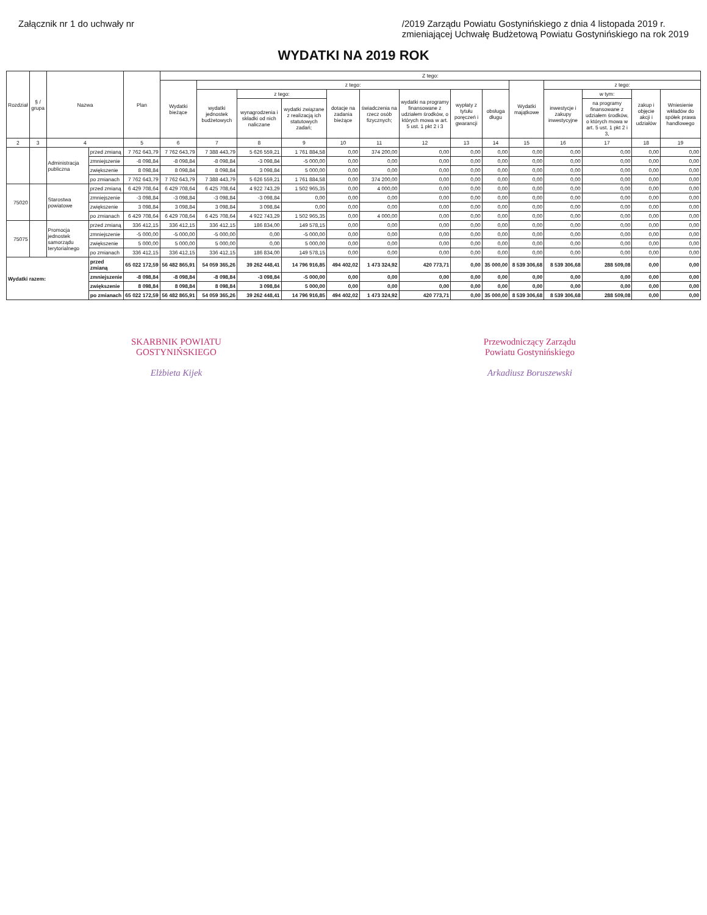Załącznik nr 1 do uchwały nr /2019 Zarządu Powiatu Gostynińskiego z dnia 4 listopada 2019 r.
zmieniającej Uchwałę Budżetową Powiatu Gostynińskiego na rok 2019
WYDATKI NA 2019 ROK
| Rozdział | § / grupa | Nazwa | | Plan | Z tego: | | | | | | | | | | | | | |
| --- | --- | --- | --- | --- | --- | --- | --- | --- | --- | --- | --- | --- | --- | --- | --- | --- | --- | --- |
| | | | | | Wydatki bieżące | z tego: | | | | | | | | Wydatki majątkowe | z tego: | | | |
| | | | | | | wydatki jednostek budżetowych | z tego: | | dotacje na zadania bieżące | świadczenia na rzecz osób fizycznych; | wydatki na programy finansowane z udziałem środków, o których mowa w art. 5 ust. 1 pkt 2 i 3 | wypłaty z tytułu poręczeń i gwarancji | obsługa długu | | inwestycje i zakupy inwestycyjne | w tym: | zakup i objęcie akcji i udziałów | Wniesienie wkładów do spółek prawa handlowego |
| | | | | | | | wynagrodzenia i składki od nich naliczane | wydatki związane z realizacją ich statutowych zadań; | | | | | | | | na programy finansowane z udziałem środków, o których mowa w art. 5 ust. 1 pkt 2 i 3, | | |
| 2 | 3 | 4 | | 5 | 6 | 7 | 8 | 9 | 10 | 11 | 12 | 13 | 14 | 15 | 16 | 17 | 18 | 19 |
| | | Administracja publiczna | przed zmianą | 7 762 643,79 | 7 762 643,79 | 7 388 443,79 | 5 626 559,21 | 1 761 884,58 | 0,00 | 374 200,00 | 0,00 | 0,00 | 0,00 | 0,00 | 0,00 | 0,00 | 0,00 | 0,00 |
| | | | zmniejszenie | -8 098,84 | -8 098,84 | -8 098,84 | -3 098,84 | -5 000,00 | 0,00 | 0,00 | 0,00 | 0,00 | 0,00 | 0,00 | 0,00 | 0,00 | 0,00 | 0,00 |
| | | | zwiększenie | 8 098,84 | 8 098,84 | 8 098,84 | 3 098,84 | 5 000,00 | 0,00 | 0,00 | 0,00 | 0,00 | 0,00 | 0,00 | 0,00 | 0,00 | 0,00 | 0,00 |
| | | | po zmianach | 7 762 643,79 | 7 762 643,79 | 7 388 443,79 | 5 626 559,21 | 1 761 884,58 | 0,00 | 374 200,00 | 0,00 | 0,00 | 0,00 | 0,00 | 0,00 | 0,00 | 0,00 | 0,00 |
| 75020 | | Starostwa powiatowe | przed zmianą | 6 429 708,64 | 6 429 708,64 | 6 425 708,64 | 4 922 743,29 | 1 502 965,35 | 0,00 | 4 000,00 | 0,00 | 0,00 | 0,00 | 0,00 | 0,00 | 0,00 | 0,00 | 0,00 |
| | | | zmniejszenie | -3 098,84 | -3 098,84 | -3 098,84 | -3 098,84 | 0,00 | 0,00 | 0,00 | 0,00 | 0,00 | 0,00 | 0,00 | 0,00 | 0,00 | 0,00 | 0,00 |
| | | | zwiększenie | 3 098,84 | 3 098,84 | 3 098,84 | 3 098,84 | 0,00 | 0,00 | 0,00 | 0,00 | 0,00 | 0,00 | 0,00 | 0,00 | 0,00 | 0,00 | 0,00 |
| | | | po zmianach | 6 429 708,64 | 6 429 708,64 | 6 425 708,64 | 4 922 743,29 | 1 502 965,35 | 0,00 | 4 000,00 | 0,00 | 0,00 | 0,00 | 0,00 | 0,00 | 0,00 | 0,00 | 0,00 |
| 75075 | | Promocja jednostek samorządu terytorialnego | przed zmianą | 336 412,15 | 336 412,15 | 336 412,15 | 186 834,00 | 149 578,15 | 0,00 | 0,00 | 0,00 | 0,00 | 0,00 | 0,00 | 0,00 | 0,00 | 0,00 | 0,00 |
| | | | zmniejszenie | -5 000,00 | -5 000,00 | -5 000,00 | 0,00 | -5 000,00 | 0,00 | 0,00 | 0,00 | 0,00 | 0,00 | 0,00 | 0,00 | 0,00 | 0,00 | 0,00 |
| | | | zwiększenie | 5 000,00 | 5 000,00 | 5 000,00 | 0,00 | 5 000,00 | 0,00 | 0,00 | 0,00 | 0,00 | 0,00 | 0,00 | 0,00 | 0,00 | 0,00 | 0,00 |
| | | | po zmianach | 336 412,15 | 336 412,15 | 336 412,15 | 186 834,00 | 149 578,15 | 0,00 | 0,00 | 0,00 | 0,00 | 0,00 | 0,00 | 0,00 | 0,00 | 0,00 | 0,00 |
| Wydatki razem: | | | przed zmianą | 65 022 172,59 | 56 482 865,91 | 54 059 365,26 | 39 262 448,41 | 14 796 916,85 | 494 402,02 | 1 473 324,92 | 420 773,71 | 0,00 | 35 000,00 | 8 539 306,68 | 8 539 306,68 | 288 509,08 | 0,00 | 0,00 |
| | | | zmniejszenie | -8 098,84 | -8 098,84 | -8 098,84 | -3 098,84 | -5 000,00 | 0,00 | 0,00 | 0,00 | 0,00 | 0,00 | 0,00 | 0,00 | 0,00 | 0,00 | 0,00 |
| | | | zwiększenie | 8 098,84 | 8 098,84 | 8 098,84 | 3 098,84 | 5 000,00 | 0,00 | 0,00 | 0,00 | 0,00 | 0,00 | 0,00 | 0,00 | 0,00 | 0,00 | 0,00 |
| | | | po zmianach | 65 022 172,59 | 56 482 865,91 | 54 059 365,26 | 39 262 448,41 | 14 796 916,85 | 494 402,02 | 1 473 324,92 | 420 773,71 | 0,00 | 35 000,00 | 8 539 306,68 | 8 539 306,68 | 288 509,08 | 0,00 | 0,00 |
SKARBNIK POWIATU
GOSTYNIŃSKIEGO
Elżbieta Kijek
Przewodniczący Zarządu
Powiatu Gostynińskiego
Arkadiusz Boruszewski